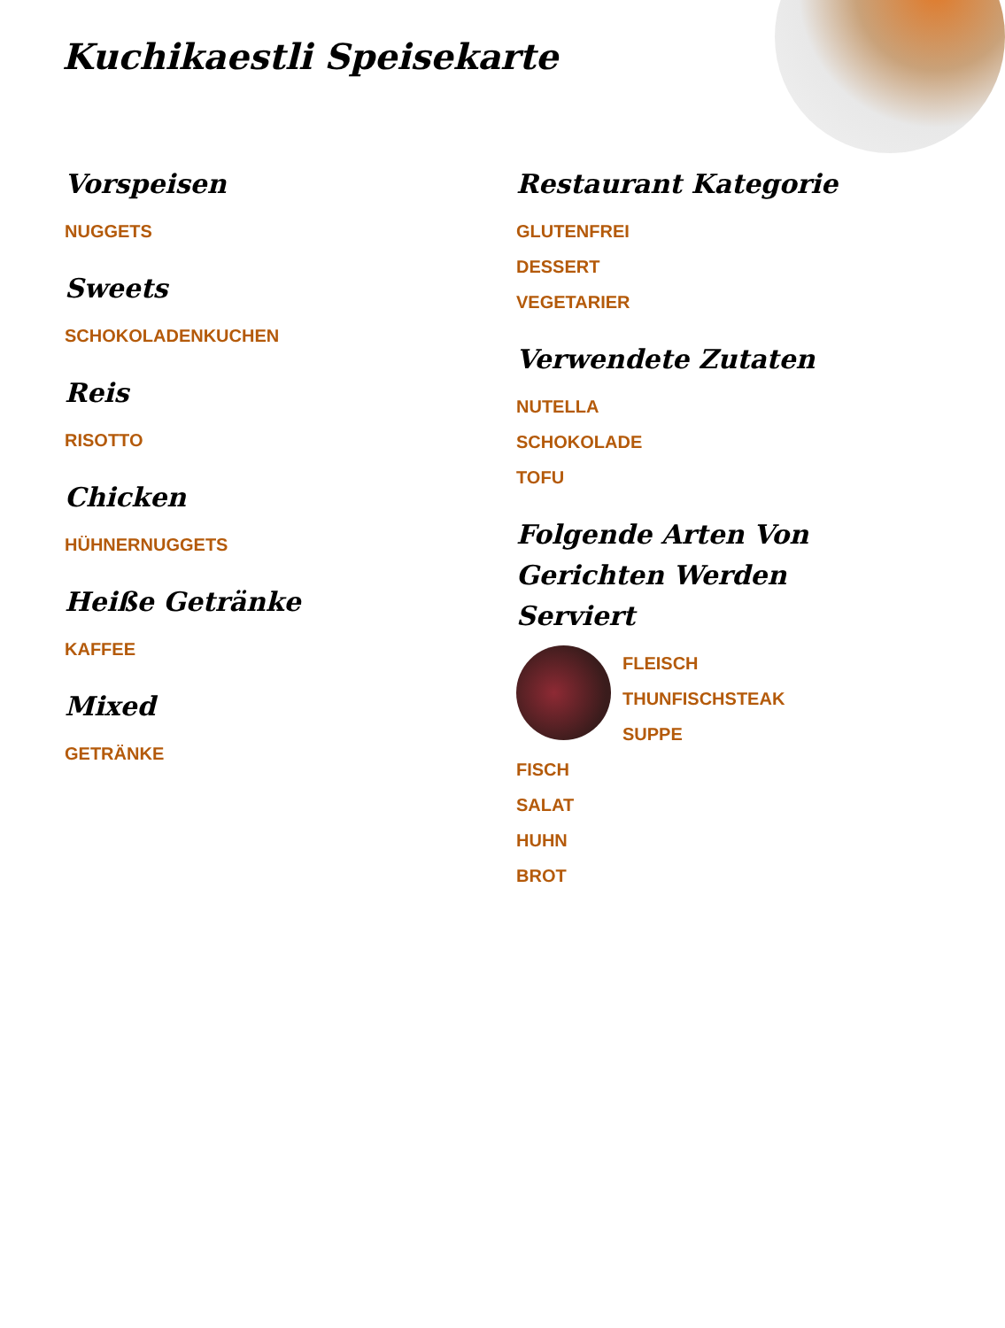Kuchikaestli Speisekarte
Vorspeisen
NUGGETS
Sweets
SCHOKOLADENKUCHEN
Reis
RISOTTO
Chicken
HÜHNERNUGGETS
Heiße Getränke
KAFFEE
Mixed
GETRÄNKE
Restaurant Kategorie
GLUTENFREI
DESSERT
VEGETARIER
Verwendete Zutaten
NUTELLA
SCHOKOLADE
TOFU
Folgende Arten Von Gerichten Werden Serviert
FLEISCH
THUNFISCHSTEAK
SUPPE
FISCH
SALAT
HUHN
BROT